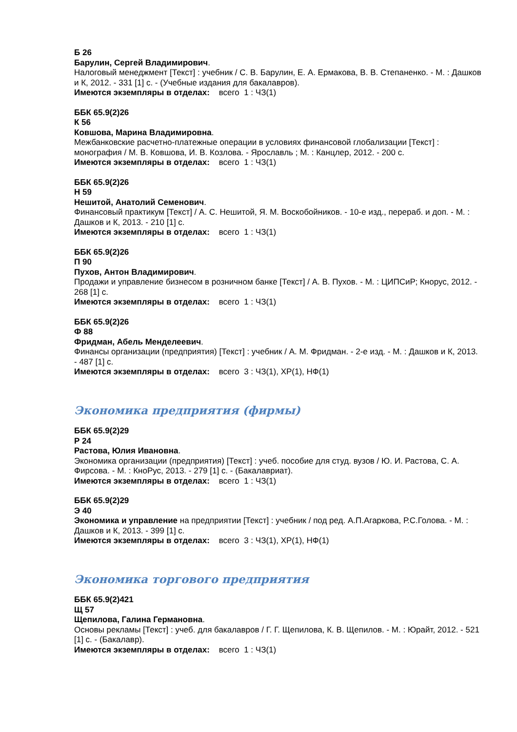Б 26
Барулин, Сергей Владимирович.
Налоговый менеджмент [Текст] : учебник / С. В. Барулин, Е. А. Ермакова, В. В. Степаненко. - М. : Дашков и К, 2012. - 331 [1] с. - (Учебные издания для бакалавров).
Имеются экземпляры в отделах: всего 1 : ЧЗ(1)
ББК 65.9(2)26
К 56
Ковшова, Марина Владимировна.
Межбанковские расчетно-платежные операции в условиях финансовой глобализации [Текст] : монография / М. В. Ковшова, И. В. Козлова. - Ярославль ; М. : Канцлер, 2012. - 200 с.
Имеются экземпляры в отделах: всего 1 : ЧЗ(1)
ББК 65.9(2)26
Н 59
Нешитой, Анатолий Семенович.
Финансовый практикум [Текст] / А. С. Нешитой, Я. М. Воскобойников. - 10-е изд., перераб. и доп. - М. : Дашков и К, 2013. - 210 [1] с.
Имеются экземпляры в отделах: всего 1 : ЧЗ(1)
ББК 65.9(2)26
П 90
Пухов, Антон Владимирович.
Продажи и управление бизнесом в розничном банке [Текст] / А. В. Пухов. - М. : ЦИПСиР; Кнорус, 2012. - 268 [1] с.
Имеются экземпляры в отделах: всего 1 : ЧЗ(1)
ББК 65.9(2)26
Ф 88
Фридман, Абель Менделеевич.
Финансы организации (предприятия) [Текст] : учебник / А. М. Фридман. - 2-е изд. - М. : Дашков и К, 2013. - 487 [1] с.
Имеются экземпляры в отделах: всего 3 : ЧЗ(1), ХР(1), НФ(1)
Экономика предприятия (фирмы)
ББК 65.9(2)29
Р 24
Растова, Юлия Ивановна.
Экономика организации (предприятия) [Текст] : учеб. пособие для студ. вузов / Ю. И. Растова, С. А. Фирсова. - М. : КноРус, 2013. - 279 [1] с. - (Бакалавриат).
Имеются экземпляры в отделах: всего 1 : ЧЗ(1)
ББК 65.9(2)29
Э 40
Экономика и управление на предприятии [Текст] : учебник / под ред. А.П.Агаркова, Р.С.Голова. - М. : Дашков и К, 2013. - 399 [1] с.
Имеются экземпляры в отделах: всего 3 : ЧЗ(1), ХР(1), НФ(1)
Экономика торгового предприятия
ББК 65.9(2)421
Щ 57
Щепилова, Галина Германовна.
Основы рекламы [Текст] : учеб. для бакалавров / Г. Г. Щепилова, К. В. Щепилов. - М. : Юрайт, 2012. - 521 [1] с. - (Бакалавр).
Имеются экземпляры в отделах: всего 1 : ЧЗ(1)